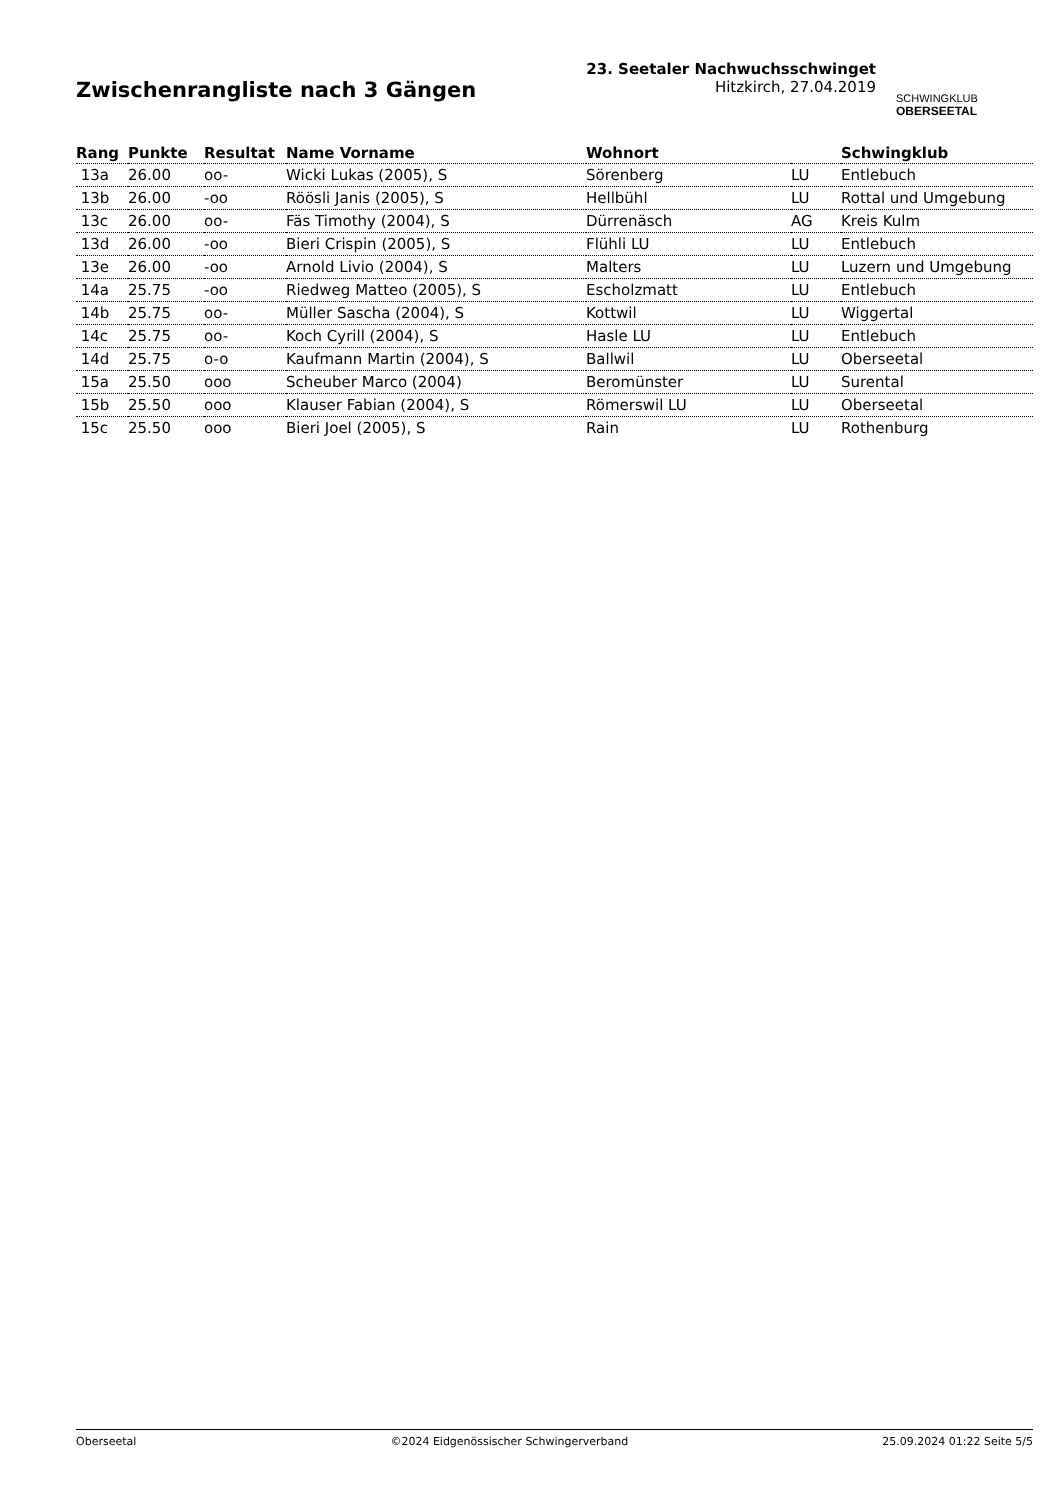Zwischenrangliste nach 3 Gängen
23. Seetaler Nachwuchsschwinget
Hitzkirch, 27.04.2019
SCHWINGKLUB
OBERSEETAL
| Rang | Punkte | Resultat | Name Vorname | Wohnort | | Schwingklub |
| --- | --- | --- | --- | --- | --- | --- |
| 13a | 26.00 | oo- | Wicki Lukas (2005), S | Sörenberg | LU | Entlebuch |
| 13b | 26.00 | -oo | Röösli Janis (2005), S | Hellbühl | LU | Rottal und Umgebung |
| 13c | 26.00 | oo- | Fäs Timothy (2004), S | Dürrenäsch | AG | Kreis Kulm |
| 13d | 26.00 | -oo | Bieri Crispin (2005), S | Flühli LU | LU | Entlebuch |
| 13e | 26.00 | -oo | Arnold Livio (2004), S | Malters | LU | Luzern und Umgebung |
| 14a | 25.75 | -oo | Riedweg Matteo (2005), S | Escholzmatt | LU | Entlebuch |
| 14b | 25.75 | oo- | Müller Sascha (2004), S | Kottwil | LU | Wiggertal |
| 14c | 25.75 | oo- | Koch Cyrill (2004), S | Hasle LU | LU | Entlebuch |
| 14d | 25.75 | o-o | Kaufmann Martin (2004), S | Ballwil | LU | Oberseetal |
| 15a | 25.50 | ooo | Scheuber Marco (2004) | Beromünster | LU | Surental |
| 15b | 25.50 | ooo | Klauser Fabian (2004), S | Römerswil LU | LU | Oberseetal |
| 15c | 25.50 | ooo | Bieri Joel (2005), S | Rain | LU | Rothenburg |
Oberseetal ©2024 Eidgenössischer Schwingerverband 25.09.2024 01:22 Seite 5/5